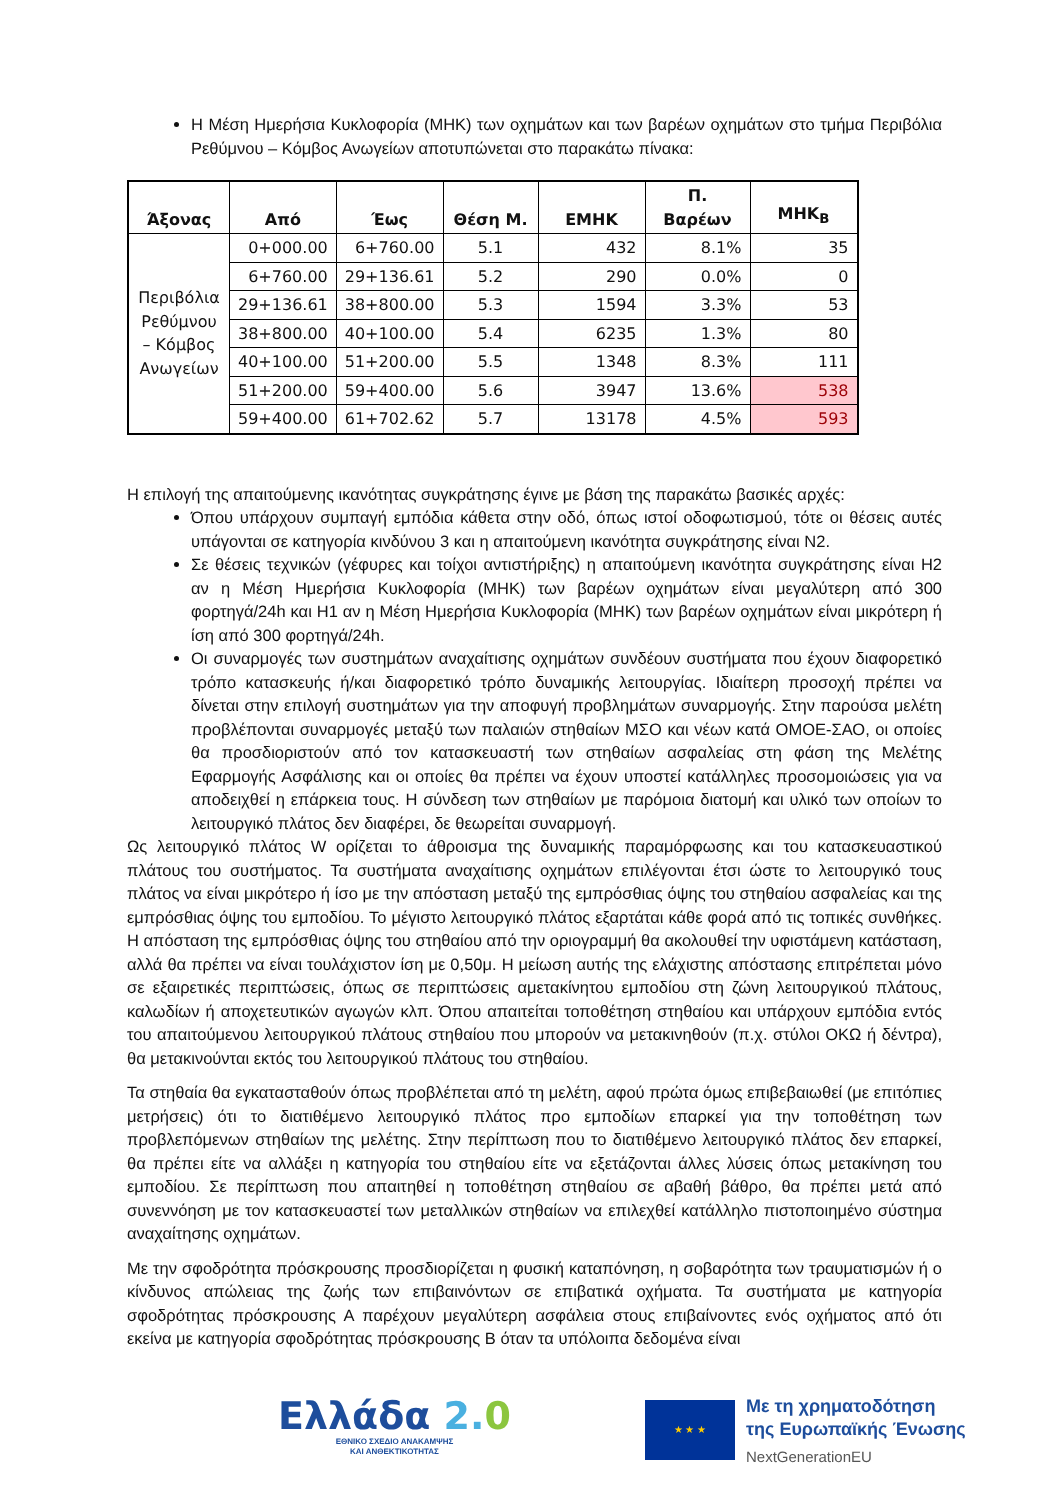Η Μέση Ημερήσια Κυκλοφορία (ΜΗΚ) των οχημάτων και των βαρέων οχημάτων στο τμήμα Περιβόλια Ρεθύμνου – Κόμβος Ανωγείων αποτυπώνεται στο παρακάτω πίνακα:
| Άξονας | Από | Έως | Θέση Μ. | ΕΜΗΚ | Π. Βαρέων | ΜΗΚ<sub>Β</sub> |
| --- | --- | --- | --- | --- | --- | --- |
| Περιβόλια Ρεθύμνου – Κόμβος Ανωγείων | 0+000.00 | 6+760.00 | 5.1 | 432 | 8.1% | 35 |
| | 6+760.00 | 29+136.61 | 5.2 | 290 | 0.0% | 0 |
| | 29+136.61 | 38+800.00 | 5.3 | 1594 | 3.3% | 53 |
| | 38+800.00 | 40+100.00 | 5.4 | 6235 | 1.3% | 80 |
| | 40+100.00 | 51+200.00 | 5.5 | 1348 | 8.3% | 111 |
| | 51+200.00 | 59+400.00 | 5.6 | 3947 | 13.6% | 538 |
| | 59+400.00 | 61+702.62 | 5.7 | 13178 | 4.5% | 593 |
Η επιλογή της απαιτούμενης ικανότητας συγκράτησης έγινε με βάση της παρακάτω βασικές αρχές:
Όπου υπάρχουν συμπαγή εμπόδια κάθετα στην οδό, όπως ιστοί οδοφωτισμού, τότε οι θέσεις αυτές υπάγονται σε κατηγορία κινδύνου 3 και η απαιτούμενη ικανότητα συγκράτησης είναι N2.
Σε θέσεις τεχνικών (γέφυρες και τοίχοι αντιστήριξης) η απαιτούμενη ικανότητα συγκράτησης είναι H2 αν η Μέση Ημερήσια Κυκλοφορία (ΜΗΚ) των βαρέων οχημάτων είναι μεγαλύτερη από 300 φορτηγά/24h και H1 αν η Μέση Ημερήσια Κυκλοφορία (ΜΗΚ) των βαρέων οχημάτων είναι μικρότερη ή ίση από 300 φορτηγά/24h.
Οι συναρμογές των συστημάτων αναχαίτισης οχημάτων συνδέουν συστήματα που έχουν διαφορετικό τρόπο κατασκευής ή/και διαφορετικό τρόπο δυναμικής λειτουργίας. Ιδιαίτερη προσοχή πρέπει να δίνεται στην επιλογή συστημάτων για την αποφυγή προβλημάτων συναρμογής. Στην παρούσα μελέτη προβλέπονται συναρμογές μεταξύ των παλαιών στηθαίων ΜΣΟ και νέων κατά ΟΜΟΕ-ΣΑΟ, οι οποίες θα προσδιοριστούν από τον κατασκευαστή των στηθαίων ασφαλείας στη φάση της Μελέτης Εφαρμογής Ασφάλισης και οι οποίες θα πρέπει να έχουν υποστεί κατάλληλες προσομοιώσεις για να αποδειχθεί η επάρκεια τους. Η σύνδεση των στηθαίων με παρόμοια διατομή και υλικό των οποίων το λειτουργικό πλάτος δεν διαφέρει, δε θεωρείται συναρμογή.
Ως λειτουργικό πλάτος W ορίζεται το άθροισμα της δυναμικής παραμόρφωσης και του κατασκευαστικού πλάτους του συστήματος. Τα συστήματα αναχαίτισης οχημάτων επιλέγονται έτσι ώστε το λειτουργικό τους πλάτος να είναι μικρότερο ή ίσο με την απόσταση μεταξύ της εμπρόσθιας όψης του στηθαίου ασφαλείας και της εμπρόσθιας όψης του εμποδίου. Το μέγιστο λειτουργικό πλάτος εξαρτάται κάθε φορά από τις τοπικές συνθήκες. Η απόσταση της εμπρόσθιας όψης του στηθαίου από την οριογραμμή θα ακολουθεί την υφιστάμενη κατάσταση, αλλά θα πρέπει να είναι τουλάχιστον ίση με 0,50μ. Η μείωση αυτής της ελάχιστης απόστασης επιτρέπεται μόνο σε εξαιρετικές περιπτώσεις, όπως σε περιπτώσεις αμετακίνητου εμποδίου στη ζώνη λειτουργικού πλάτους, καλωδίων ή αποχετευτικών αγωγών κλπ. Όπου απαιτείται τοποθέτηση στηθαίου και υπάρχουν εμπόδια εντός του απαιτούμενου λειτουργικού πλάτους στηθαίου που μπορούν να μετακινηθούν (π.χ. στύλοι ΟΚΩ ή δέντρα), θα μετακινούνται εκτός του λειτουργικού πλάτους του στηθαίου.
Τα στηθαία θα εγκατασταθούν όπως προβλέπεται από τη μελέτη, αφού πρώτα όμως επιβεβαιωθεί (με επιτόπιες μετρήσεις) ότι το διατιθέμενο λειτουργικό πλάτος προ εμποδίων επαρκεί για την τοποθέτηση των προβλεπόμενων στηθαίων της μελέτης. Στην περίπτωση που το διατιθέμενο λειτουργικό πλάτος δεν επαρκεί, θα πρέπει είτε να αλλάξει η κατηγορία του στηθαίου είτε να εξετάζονται άλλες λύσεις όπως μετακίνηση του εμποδίου. Σε περίπτωση που απαιτηθεί η τοποθέτηση στηθαίου σε αβαθή βάθρο, θα πρέπει μετά από συνεννόηση με τον κατασκευαστεί των μεταλλικών στηθαίων να επιλεχθεί κατάλληλο πιστοποιημένο σύστημα αναχαίτησης οχημάτων.
Με την σφοδρότητα πρόσκρουσης προσδιορίζεται η φυσική καταπόνηση, η σοβαρότητα των τραυματισμών ή ο κίνδυνος απώλειας της ζωής των επιβαινόντων σε επιβατικά οχήματα. Τα συστήματα με κατηγορία σφοδρότητας πρόσκρουσης Α παρέχουν μεγαλύτερη ασφάλεια στους επιβαίνοντες ενός οχήματος από ότι εκείνα με κατηγορία σφοδρότητας πρόσκρουσης Β όταν τα υπόλοιπα δεδομένα είναι
Ελλάδα 2. 0
ΕΘΝΙΚΟ ΣΧΕΔΙΟ ΑΝΑΚΑΜΨΗΣ
ΚΑΙ ΑΝΘΕΚΤΙΚΟΤΗΤΑΣ
★ ★ ★
Με τη χρηματοδότηση
της Ευρωπαϊκής Ένωσης
NextGenerationEU